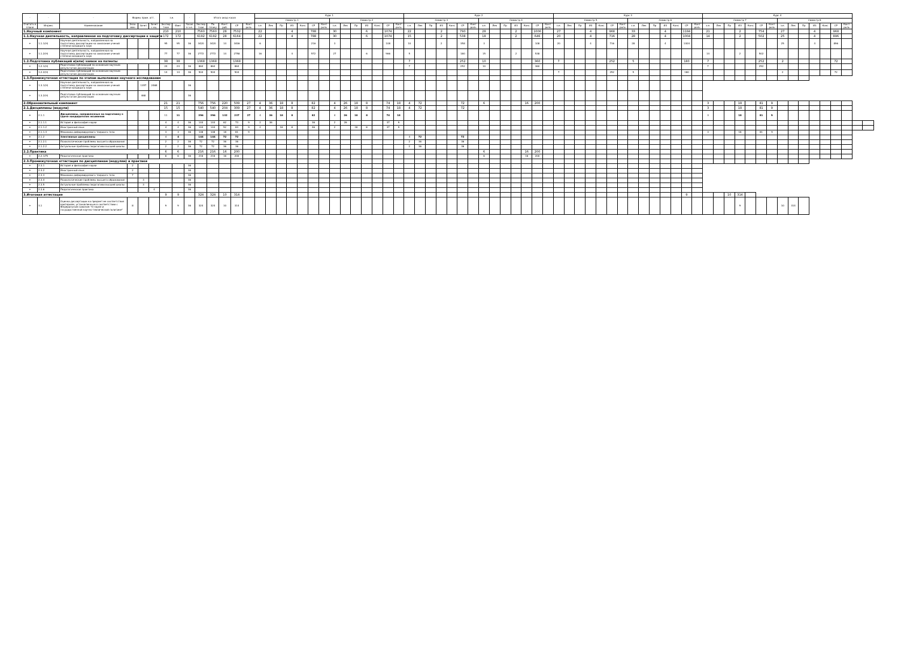| - | - | - | Формы пром. атт. | | | з.е. | | - | Итого акад.часов | | | | | Курс 1 | | | | | | | | | | | | | | Курс 2 | | | | | | | | | | | | | | Курс 3 | | | | | | | | | | | | | | Курс 4 | | | | | | | | | | | | | | | |
| --- | --- | --- | --- | --- | --- | --- | --- | --- | --- | --- | --- | --- | --- | --- | --- | --- | --- | --- | --- | --- | --- | --- | --- | --- | --- | --- | --- | --- | --- | --- | --- | --- | --- | --- | --- | --- | --- | --- | --- | --- | --- | --- | --- | --- | --- | --- | --- | --- | --- | --- | --- | --- | --- | --- | --- | --- | --- | --- | --- | --- | --- | --- | --- | --- | --- | --- | --- | --- | --- | --- | --- |
| | | | | | | | | | | | | | | Семестр 1 | | | | | | | Семестр 2 | | | | | | | Семестр 3 | | | | | | | Семестр 4 | | | | | | | Семестр 5 | | | | | | | Семестр 6 | | | | | | | Семестр 7 | | | | | | | Семестр 8 | | | | | | | | |
| Считать в плане | Индекс | Наименование | Экза мен | Зачет | Зачет с оц. | Экспер тное | Факт | Часов в з.е. | Экспер тное | По плану | Конт. раб. | СР | Конт роль | з.е. | Лек | Пр | ИЗ | Конс | СР | Конт роль | з.е. | Лек | Пр | ИЗ | Конс | СР | Конт роль | з.е. | Лек | Пр | ИЗ | Конс | СР | Конт роль | з.е. | Лек | Пр | ИЗ | Конс | СР | Конт роль | з.е. | Лек | Пр | ИЗ | Конс | СР | Конт роль | з.е. | Лек | Пр | ИЗ | Конс | СР | Конт роль | з.е. | Лек | Пр | ИЗ | Конс | СР | Конт роль | з.е. | Лек | Пр | ИЗ | Конс | СР | Конт роль | | |
| 1.Научный компонент | | | | | | 210 | 210 | | 7560 | 7560 | 28 | 7532 | | 22 | | | 4 | | 788 | | 30 | | | 6 | | 1074 | | 22 | | | 2 | | 790 | | 28 | | | 2 | | 1006 | | 27 | | | 4 | | 968 | | 33 | | | 4 | | 1184 | | 21 | | | 2 | | 754 | | 27 | | | 4 | | 968 | | | |
| 1.1.Научная деятельность, направленная на подготовку диссертации к защите | | | | | | 172 | 172 | | 6192 | 6192 | 28 | 6164 | | 22 | | | 4 | | 788 | | 30 | | | 6 | | 1074 | | 15 | | | 2 | | 538 | | 18 | | | 2 | | 646 | | 20 | | | 4 | | 716 | | 28 | | | 4 | | 1004 | | 14 | | | 2 | | 502 | | 25 | | | 4 | | 896 | | | |
| + | 1.1.1(Н) | Научная деятельность, направленная на подготовку диссертации на соискание ученой степени кандидата наук | | | | 95 | 95 | 36 | 3420 | 3420 | 14 | 3406 | | 6 | | | | | 216 | | 3 | | | | | 108 | | 10 | | | 2 | | 358 | | 3 | | | | | 108 | | 20 | | | 4 | | 716 | | 28 | | | 4 | | 1004 | | | | | | | | | 25 | | | 4 | | 896 | | | |
| + | 1.1.2(Н) | Научная деятельность, направленная на подготовку диссертации на соискание ученой степени кандидата наук | | | | 77 | 77 | 36 | 2772 | 2772 | 14 | 2758 | | 16 | | | 4 | | 572 | | 27 | | | 6 | | 966 | | 5 | | | | | 180 | | 15 | | | 2 | | 538 | | | | | | | | | | | | | | | | 14 | | | 2 | | 502 | | | | | | | | | | |
| 1.2.Подготовка публикаций и(или) заявок на патенты | | | | | | 38 | 38 | | 1368 | 1368 | | 1368 | | | | | | | | | | | | | | | | 7 | | | | | 252 | | 10 | | | | | 360 | | 7 | | | | | 252 | | 5 | | | | | 180 | | 7 | | | | | 252 | | 2 | | | | | 72 | | | |
| + | 1.2.1(Н) | Подготовка публикаций по основным научным результатам диссертации | | | | 24 | 24 | 36 | 864 | 864 | | 864 | | | | | | | | | | | | | | | | 7 | | | | | 252 | | 10 | | | | | 360 | | | | | | | | | | | | | | | | 7 | | | | | 252 | | | | | | | | | | |
| + | 1.2.2(Н) | Подготовка публикаций по основным научным результатам диссертации | | | | 14 | 14 | 36 | 504 | 504 | | 504 | | | | | | | | | | | | | | | | | | | | | | | | | | | | | | 7 | | | | | 252 | | 5 | | | | | 180 | | | | | | | | | 2 | | | | | 72 | | | |
| 1.3.Промежуточная аттестация по этапам выполнения научного исследования | | | | | | | | | | | | | | | | | | | | | | | | | | | | | | | | | | | | | | | | | | | | | | | | | | | | | | | | | | | | | | | | | | | | | | | |
| + | 1.3.1(Н) | Научная деятельность, направленная на подготовку диссертации на соискание ученой степени кандидата наук | | 1357 | 2468 | | | 36 | | | | | | | | | | | | | | | | | | | | | | | | | | | | | | | | | | | | | | | | | | | | | | | | | | | | | | | | | | | | | | | |
| + | 1.3.2(Н) | Подготовка публикаций по основным научным результатам диссертации | | 468 | | | | 36 | | | | | | | | | | | | | | | | | | | | | | | | | | | | | | | | | | | | | | | | | | | | | | | | | | | | | | | | | | | | | | | |
| 2.Образовательный компонент | | | | | | 21 | 21 | | 756 | 756 | 220 | 509 | 27 | 4 | 36 | 18 | 8 | | 82 | | 4 | 26 | 18 | 8 | | 74 | 18 | 4 | 72 | | | | 72 | | 6 | | | | 16 | 200 | | | | | | | | | | | | | | | | 3 | | | 18 | | 81 | 9 | | | | | | | | | |
| 2.1.Дисциплины (модули) | | | | | | 15 | 15 | | 540 | 540 | 204 | 309 | 27 | 4 | 36 | 18 | 8 | | 82 | | 4 | 26 | 18 | 8 | | 74 | 18 | 4 | 72 | | | | 72 | | | | | | | | | | | | | | | | | | | | | | | 3 | | | 18 | | 81 | 9 | | | | | | | | | |
| + | 2.1.1 | Дисциплины, направленные на подготовку к сдаче кандидатских экзаменов | | | | 11 | 11 | | 396 | 396 | 132 | 237 | 27 | 4 | 36 | 18 | 8 | | 82 | | 4 | 26 | 18 | 8 | | 74 | 18 | | | | | | | | | | | | | | | | | | | | | | | | | | | | | 3 | | | 18 | | 81 | 9 | | | | | | | | | |
| + | 2.1.1.1 | История и философия науки | | | | 4 | 4 | 36 | 144 | 144 | 62 | 73 | 9 | 2 | 36 | | | | 36 | | 2 | 26 | | | | 37 | 9 | | | | | | | | | | | | | | | | | | | | | | | | | | | | | | | | | | | | | | | | | | | | |
| + | 2.1.1.2 | Иностранный язык | | | | 4 | 4 | 36 | 144 | 144 | 52 | 83 | 9 | 2 | | 18 | 8 | | 46 | | 2 | | 18 | 8 | | 37 | 9 | | | | | | | | | | | | | | | | | | | | | | | | | | | | | | | | | | | | | | | | | | | | |
| + | 2.1.1.3 | Механика деформируемого твердого тела | | | | 3 | 3 | 36 | 108 | 108 | 18 | 81 | 9 | | | | | | | | | | | | | | | | | | | | | | | | | | | | | | | | | | | | | | | | | | | 3 | | | 18 | | 81 | 9 | | | | | | | | | |
| + | 2.1.2 | Элективные дисциплины | | | | 4 | 4 | | 144 | 144 | 72 | 72 | | | | | | | | | | | | | | | | 4 | 72 | | | | 72 | | | | | | | | | | | | | | | | | | | | | | | | | | | | | | | | | | | | | | |
| + | 2.1.2.1 | Психологические проблемы высшего образования | | | | 2 | 2 | 36 | 72 | 72 | 36 | 36 | | | | | | | | | | | | | | | | 2 | 36 | | | | 36 | | | | | | | | | | | | | | | | | | | | | | | | | | | | | | | | | | | | | | |
| + | 2.1.2.2 | Актуальные проблемы педагогики высшей школы | | | | 2 | 2 | 36 | 72 | 72 | 36 | 36 | | | | | | | | | | | | | | | | 2 | 36 | | | | 36 | | | | | | | | | | | | | | | | | | | | | | | | | | | | | | | | | | | | | | |
| 2.2.Практика | | | | | | 6 | 6 | | 216 | 216 | 16 | 200 | | | | | | | | | | | | | | | | | | | | | | | 6 | | | | 16 | 200 | | | | | | | | | | | | | | | | | | | | | | | | | | | | | | | |
| + | 2.2.1(П) | Педагогическая практика | | | | 6 | 6 | 36 | 216 | 216 | 16 | 200 | | | | | | | | | | | | | | | | | | | | | | | 6 | | | | 16 | 200 | | | | | | | | | | | | | | | | | | | | | | | | | | | | | | | |
| 2.3.Промежуточная аттестация по дисциплинам (модулям) и практике | | | | | | | | | | | | | | | | | | | | | | | | | | | | | | | | | | | | | | | | | | | | | | | | | | | | | | | | | | | | | | | | | | | | | | | |
| + | 2.3.1 | История и философия науки | 2 | | | | | 36 | | | | | | | | | | | | | | | | | | | | | | | | | | | | | | | | | | | | | | | | | | | | | | | | | | | | | | | | | | | | | | | |
| + | 2.3.2 | Иностранный язык | 2 | | | | | 36 | | | | | | | | | | | | | | | | | | | | | | | | | | | | | | | | | | | | | | | | | | | | | | | | | | | | | | | | | | | | | | | |
| + | 2.3.3 | Механика деформируемого твердого тела | 7 | | | | | 36 | | | | | | | | | | | | | | | | | | | | | | | | | | | | | | | | | | | | | | | | | | | | | | | | | | | | | | | | | | | | | | | |
| + | 2.3.4 | Психологические проблемы высшего образования | | 3 | | | | 36 | | | | | | | | | | | | | | | | | | | | | | | | | | | | | | | | | | | | | | | | | | | | | | | | | | | | | | | | | | | | | | | |
| + | 2.3.5 | Актуальные проблемы педагогики высшей школы | | 3 | | | | 36 | | | | | | | | | | | | | | | | | | | | | | | | | | | | | | | | | | | | | | | | | | | | | | | | | | | | | | | | | | | | | | | |
| + | 2.3.6 | Педагогическая практика | | | 4 | | | 36 | | | | | | | | | | | | | | | | | | | | | | | | | | | | | | | | | | | | | | | | | | | | | | | | | | | | | | | | | | | | | | | |
| 3.Итоговая аттестация | | | | | | 9 | 9 | | 324 | 324 | 10 | 314 | | | | | | | | | | | | | | | | | | | | | | | | | | | | | | | | | | | | | | | | | | 9 | | | | 10 | 314 | | | | | | | | | | | | |
| + | 3.1 | Оценка диссертации на предмет ее соответствия критериям, установленным в соответствии с Федеральным законом "О науке и государственной научно-технической политике" | 8 | | | 9 | 9 | 36 | 324 | 324 | 10 | 314 | | | | | | | | | | | | | | | | | | | | | | | | | | | | | | | | | | | | | | | | | | | | | | | 9 | | | | 10 | 314 | | | | | | | |